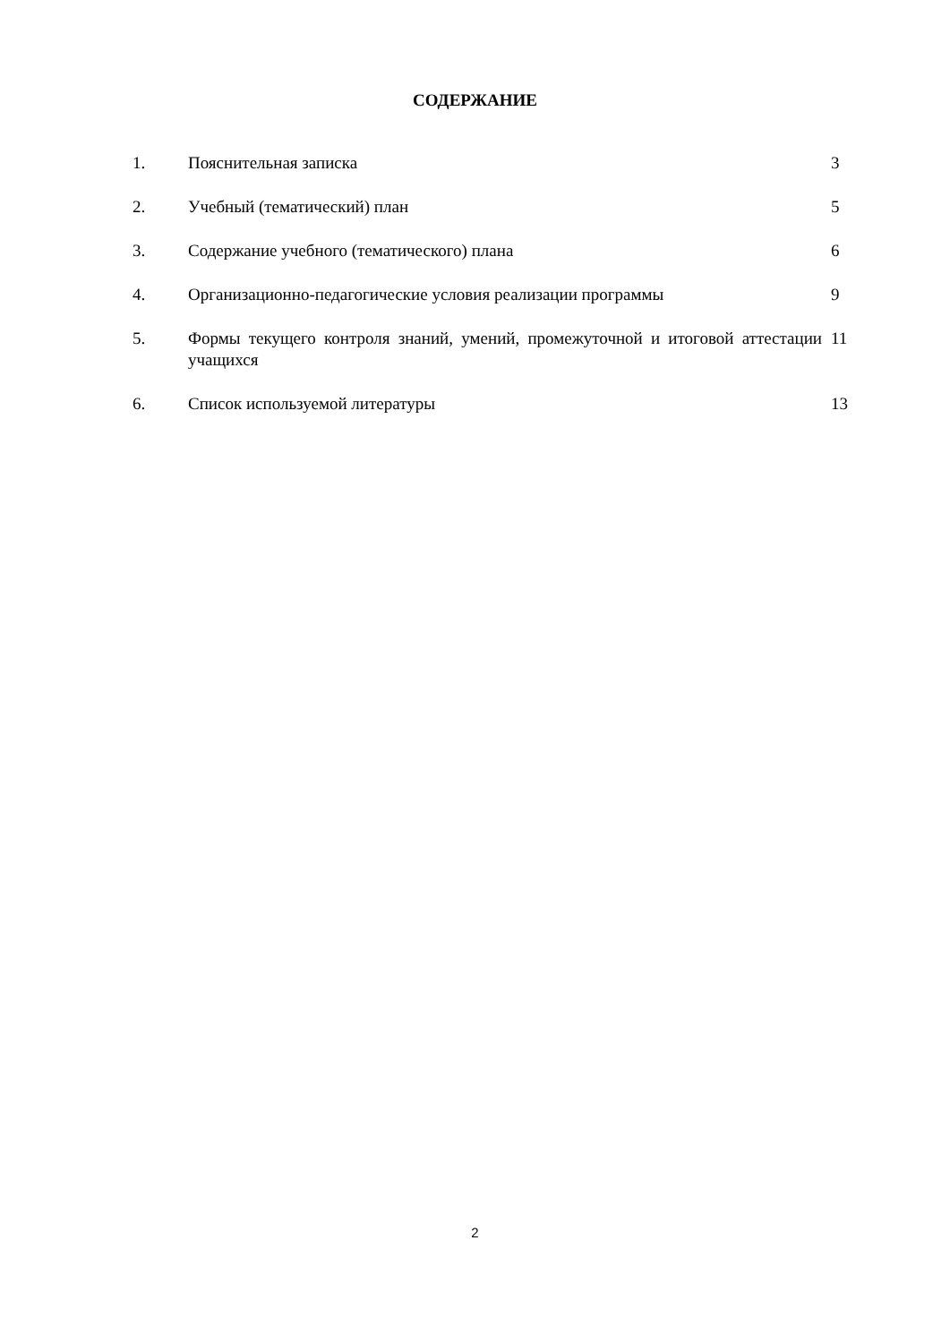СОДЕРЖАНИЕ
| 1. | Пояснительная записка | 3 |
| 2. | Учебный (тематический) план | 5 |
| 3. | Содержание учебного (тематического) плана | 6 |
| 4. | Организационно-педагогические условия реализации программы | 9 |
| 5. | Формы текущего контроля знаний, умений, промежуточной и итоговой аттестации учащихся | 11 |
| 6. | Список используемой литературы | 13 |
2